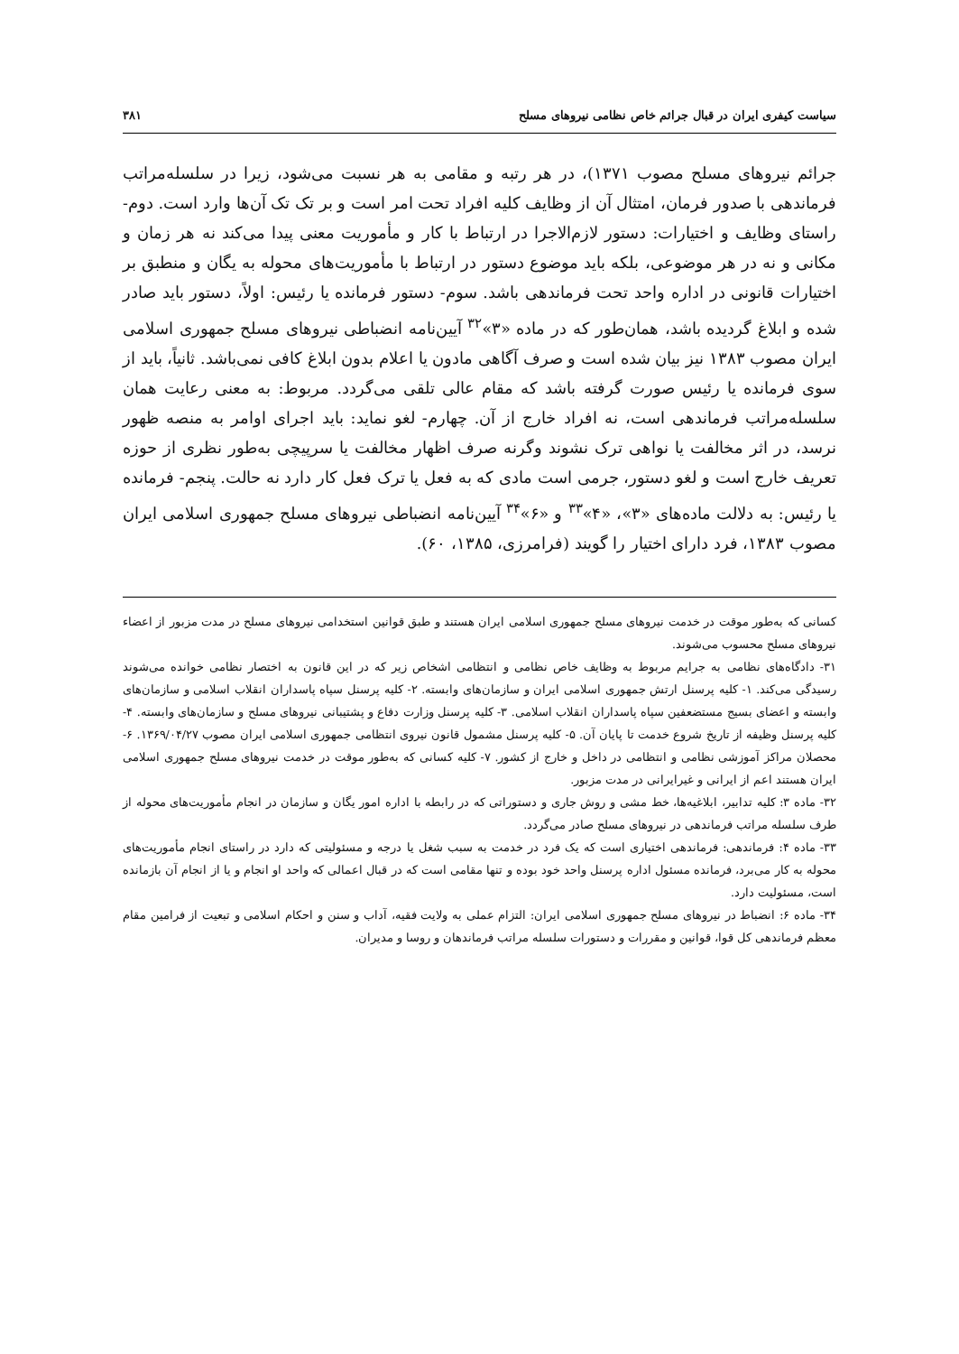سیاست کیفری ایران در قبال جرائم خاص نظامی نیروهای مسلح ۳۸۱
جرائم نیروهای مسلح مصوب ۱۳۷۱)، در هر رتبه و مقامی به هر نسبت می‌شود، زیرا در سلسله‌مراتب فرماندهی با صدور فرمان، امتثال آن از وظایف کلیه افراد تحت امر است و بر تک تک آن‌ها وارد است. دوم- راستای وظایف و اختیارات: دستور لازم‌الاجرا در ارتباط با کار و مأموریت معنی پیدا می‌کند نه هر زمان و مکانی و نه در هر موضوعی، بلکه باید موضوع دستور در ارتباط با مأموریت‌های محوله به یگان و منطبق بر اختیارات قانونی در اداره واحد تحت فرماندهی باشد. سوم- دستور فرمانده یا رئیس: اولاً، دستور باید صادر شده و ابلاغ گردیده باشد، همان‌طور که در ماده «۳»<sup>۳۲</sup> آیین‌نامه انضباطی نیروهای مسلح جمهوری اسلامی ایران مصوب ۱۳۸۳ نیز بیان شده است و صرف آگاهی مادون یا اعلام بدون ابلاغ کافی نمی‌باشد. ثانیاً، باید از سوی فرمانده یا رئیس صورت گرفته باشد که مقام عالی تلقی می‌گردد. مربوط: به معنی رعایت همان سلسله‌مراتب فرماندهی است، نه افراد خارج از آن. چهارم- لغو نماید: باید اجرای اوامر به منصه ظهور نرسد، در اثر مخالفت یا نواهی ترک نشوند وگرنه صرف اظهار مخالفت یا سرپیچی به‌طور نظری از حوزه تعریف خارج است و لغو دستور، جرمی است مادی که به فعل یا ترک فعل کار دارد نه حالت. پنجم- فرمانده یا رئیس: به دلالت ماده‌های «۳»، «۴»<sup>۳۳</sup> و «۶»<sup>۳۴</sup> آیین‌نامه انضباطی نیروهای مسلح جمهوری اسلامی ایران مصوب ۱۳۸۳، فرد دارای اختیار را گویند (فرامرزی، ۱۳۸۵، ۶۰).
کسانی که به‌طور موقت در خدمت نیروهای مسلح جمهوری اسلامی ایران هستند و طبق قوانین استخدامی نیروهای مسلح در مدت مزبور از اعضاء نیروهای مسلح محسوب می‌شوند.
۳۱- دادگاه‌های نظامی به جرایم مربوط به وظایف خاص نظامی و انتظامی اشخاص زیر که در این قانون به اختصار نظامی خوانده می‌شوند رسیدگی می‌کند. ۱- کلیه پرسنل ارتش جمهوری اسلامی ایران و سازمان‌های وابسته. ۲- کلیه پرسنل سپاه پاسداران انقلاب اسلامی و سازمان‌های وابسته و اعضای بسیج مستضعفین سپاه پاسداران انقلاب اسلامی. ۳- کلیه پرسنل وزارت دفاع و پشتیبانی نیروهای مسلح و سازمان‌های وابسته. ۴- کلیه پرسنل وظیفه از تاریخ شروع خدمت تا پایان آن. ۵- کلیه پرسنل مشمول قانون نیروی انتظامی جمهوری اسلامی ایران مصوب ۱۳۶۹/۰۴/۲۷. ۶- محصلان مراکز آموزشی نظامی و انتظامی در داخل و خارج از کشور. ۷- کلیه کسانی که به‌طور موقت در خدمت نیروهای مسلح جمهوری اسلامی ایران هستند اعم از ایرانی و غیرایرانی در مدت مزبور.
۳۲- ماده ۳: کلیه تدابیر، ابلاغیه‌ها، خط مشی و روش جاری و دستوراتی که در رابطه با اداره امور یگان و سازمان در انجام مأموریت‌های محوله از طرف سلسله مراتب فرماندهی در نیروهای مسلح صادر می‌گردد.
۳۳- ماده ۴: فرماندهی: فرماندهی اختیاری است که یک فرد در خدمت به سبب شغل یا درجه و مسئولیتی که دارد در راستای انجام مأموریت‌های محوله به کار می‌برد، فرمانده مسئول اداره پرسنل واحد خود بوده و تنها مقامی است که در قبال اعمالی که واحد او انجام و یا از انجام آن بازمانده است، مسئولیت دارد.
۳۴- ماده ۶: انضباط در نیروهای مسلح جمهوری اسلامی ایران: التزام عملی به ولایت فقیه، آداب و سنن و احکام اسلامی و تبعیت از فرامین مقام معظم فرماندهی کل قوا، قوانین و مقررات و دستورات سلسله مراتب فرماندهان و روسا و مدیران.